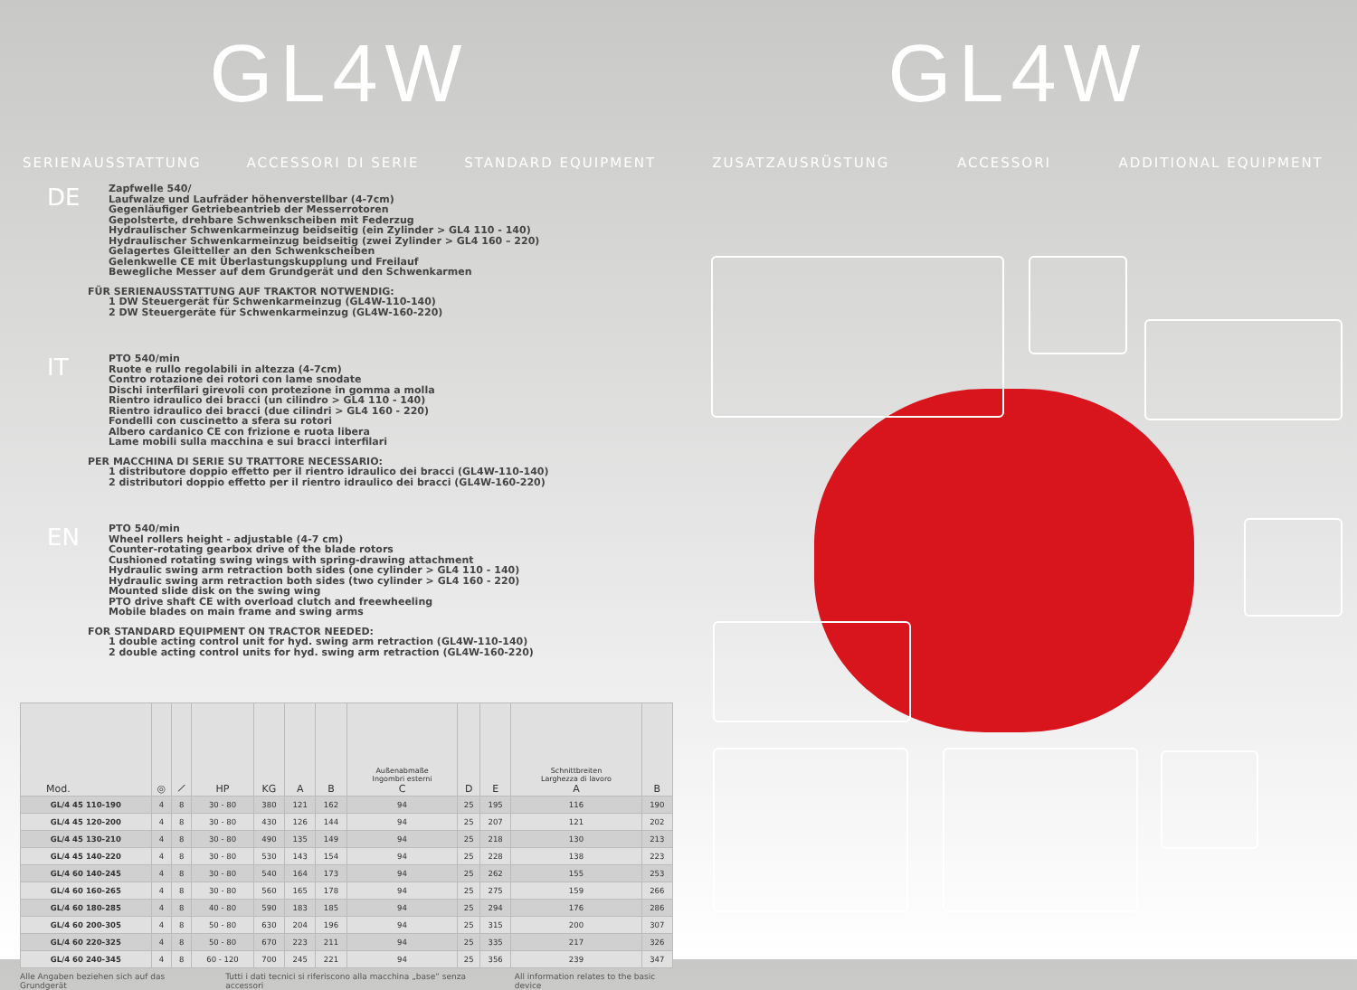GL4W
SERIENAUSSTATTUNG ACCESSORI DI SERIE STANDARD EQUIPMENT
DE
Zapfwelle 540/
Laufwalze und Laufräder höhenverstellbar (4-7cm)
Gegenläufiger Getriebeantrieb der Messerrotoren
Gepolsterte, drehbare Schwenkscheiben mit Federzug
Hydraulischer Schwenkarmeinzug beidseitig (ein Zylinder > GL4 110 - 140)
Hydraulischer Schwenkarmeinzug beidseitig (zwei Zylinder > GL4 160 – 220)
Gelagertes Gleitteller an den Schwenkscheiben
Gelenkwelle CE mit Überlastungskupplung und Freilauf
Bewegliche Messer auf dem Grundgerät und den Schwenkarmen
FÜR SERIENAUSSTATTUNG AUF TRAKTOR NOTWENDIG:
1 DW Steuergerät für Schwenkarmeinzug (GL4W-110-140)
2 DW Steuergeräte für Schwenkarmeinzug (GL4W-160-220)
IT
PTO 540/min
Ruote e rullo regolabili in altezza (4-7cm)
Contro rotazione dei rotori con lame snodate
Dischi interfilari girevoli con protezione in gomma a molla
Rientro idraulico dei bracci (un cilindro > GL4 110 - 140)
Rientro idraulico dei bracci (due cilindri > GL4 160 - 220)
Fondelli con cuscinetto a sfera su rotori
Albero cardanico CE con frizione e ruota libera
Lame mobili sulla macchina e sui bracci interfilari
PER MACCHINA DI SERIE SU TRATTORE NECESSARIO:
1 distributore doppio effetto per il rientro idraulico dei bracci (GL4W-110-140)
2 distributori doppio effetto per il rientro idraulico dei bracci (GL4W-160-220)
EN
PTO 540/min
Wheel rollers height - adjustable (4-7 cm)
Counter-rotating gearbox drive of the blade rotors
Cushioned rotating swing wings with spring-drawing attachment
Hydraulic swing arm retraction both sides (one cylinder > GL4 110 - 140)
Hydraulic swing arm retraction both sides (two cylinder > GL4 160 - 220)
Mounted slide disk on the swing wing
PTO drive shaft CE with overload clutch and freewheeling
Mobile blades on main frame and swing arms
FOR STANDARD EQUIPMENT ON TRACTOR NEEDED:
1 double acting control unit for hyd. swing arm retraction (GL4W-110-140)
2 double acting control units for hyd. swing arm retraction (GL4W-160-220)
| Mod. | ◎ | ⟋ | HP | KG | A | B | Außenabmaße Ingombri esterni C | D | E | Schnittbreiten Larghezza di lavoro A | B |
| --- | --- | --- | --- | --- | --- | --- | --- | --- | --- | --- | --- |
| GL/4 45 110-190 | 4 | 8 | 30 - 80 | 380 | 121 | 162 | 94 | 25 | 195 | 116 | 190 |
| GL/4 45 120-200 | 4 | 8 | 30 - 80 | 430 | 126 | 144 | 94 | 25 | 207 | 121 | 202 |
| GL/4 45 130-210 | 4 | 8 | 30 - 80 | 490 | 135 | 149 | 94 | 25 | 218 | 130 | 213 |
| GL/4 45 140-220 | 4 | 8 | 30 - 80 | 530 | 143 | 154 | 94 | 25 | 228 | 138 | 223 |
| GL/4 60 140-245 | 4 | 8 | 30 - 80 | 540 | 164 | 173 | 94 | 25 | 262 | 155 | 253 |
| GL/4 60 160-265 | 4 | 8 | 30 - 80 | 560 | 165 | 178 | 94 | 25 | 275 | 159 | 266 |
| GL/4 60 180-285 | 4 | 8 | 40 - 80 | 590 | 183 | 185 | 94 | 25 | 294 | 176 | 286 |
| GL/4 60 200-305 | 4 | 8 | 50 - 80 | 630 | 204 | 196 | 94 | 25 | 315 | 200 | 307 |
| GL/4 60 220-325 | 4 | 8 | 50 - 80 | 670 | 223 | 211 | 94 | 25 | 335 | 217 | 326 |
| GL/4 60 240-345 | 4 | 8 | 60 - 120 | 700 | 245 | 221 | 94 | 25 | 356 | 239 | 347 |
Alle Angaben beziehen sich auf das Grundgerät Tutti i dati tecnici si riferiscono alla macchina „base“ senza accessori All information relates to the basic device
GL4W
ZUSATZAUSRÜSTUNG ACCESSORI ADDITIONAL EQUIPMENT